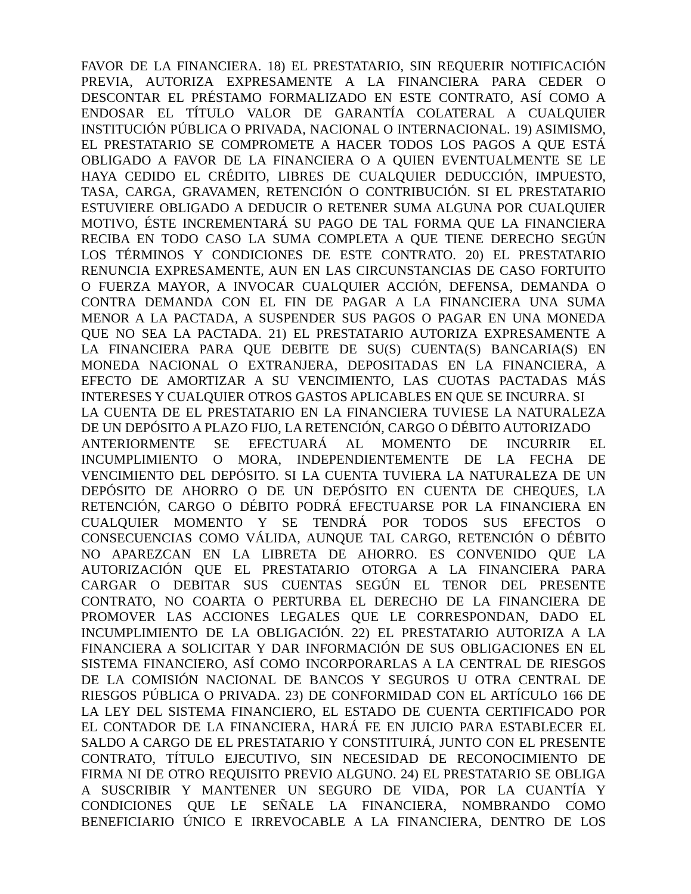FAVOR DE LA FINANCIERA. 18) EL PRESTATARIO, SIN REQUERIR NOTIFICACIÓN
PREVIA, AUTORIZA EXPRESAMENTE A LA FINANCIERA PARA CEDER O
DESCONTAR EL PRÉSTAMO FORMALIZADO EN ESTE CONTRATO, ASÍ COMO A
ENDOSAR EL TÍTULO VALOR DE GARANTÍA COLATERAL A CUALQUIER
INSTITUCIÓN PÚBLICA O PRIVADA, NACIONAL O INTERNACIONAL. 19) ASIMISMO,
EL PRESTATARIO SE COMPROMETE A HACER TODOS LOS PAGOS A QUE ESTÁ
OBLIGADO A FAVOR DE LA FINANCIERA O A QUIEN EVENTUALMENTE SE LE
HAYA CEDIDO EL CRÉDITO, LIBRES DE CUALQUIER DEDUCCIÓN, IMPUESTO,
TASA, CARGA, GRAVAMEN, RETENCIÓN O CONTRIBUCIÓN. SI EL PRESTATARIO
ESTUVIERE OBLIGADO A DEDUCIR O RETENER SUMA ALGUNA POR CUALQUIER
MOTIVO, ÉSTE INCREMENTARÁ SU PAGO DE TAL FORMA QUE LA FINANCIERA
RECIBA EN TODO CASO LA SUMA COMPLETA A QUE TIENE DERECHO SEGÚN
LOS TÉRMINOS Y CONDICIONES DE ESTE CONTRATO. 20) EL PRESTATARIO
RENUNCIA EXPRESAMENTE, AUN EN LAS CIRCUNSTANCIAS DE CASO FORTUITO
O FUERZA MAYOR, A INVOCAR CUALQUIER ACCIÓN, DEFENSA, DEMANDA O
CONTRA DEMANDA CON EL FIN DE PAGAR A LA FINANCIERA UNA SUMA
MENOR A LA PACTADA, A SUSPENDER SUS PAGOS O PAGAR EN UNA MONEDA
QUE NO SEA LA PACTADA. 21) EL PRESTATARIO AUTORIZA EXPRESAMENTE A
LA FINANCIERA PARA QUE DEBITE DE SU(S) CUENTA(S) BANCARIA(S) EN
MONEDA NACIONAL O EXTRANJERA, DEPOSITADAS EN LA FINANCIERA, A
EFECTO DE AMORTIZAR A SU VENCIMIENTO, LAS CUOTAS PACTADAS MÁS
INTERESES Y CUALQUIER OTROS GASTOS APLICABLES EN QUE SE INCURRA. SI
LA CUENTA DE EL PRESTATARIO EN LA FINANCIERA TUVIESE LA NATURALEZA
DE UN DEPÓSITO A PLAZO FIJO, LA RETENCIÓN, CARGO O DÉBITO AUTORIZADO
ANTERIORMENTE SE EFECTUARÁ AL MOMENTO DE INCURRIR EL
INCUMPLIMIENTO O MORA, INDEPENDIENTEMENTE DE LA FECHA DE
VENCIMIENTO DEL DEPÓSITO. SI LA CUENTA TUVIERA LA NATURALEZA DE UN
DEPÓSITO DE AHORRO O DE UN DEPÓSITO EN CUENTA DE CHEQUES, LA
RETENCIÓN, CARGO O DÉBITO PODRÁ EFECTUARSE POR LA FINANCIERA EN
CUALQUIER MOMENTO Y SE TENDRÁ POR TODOS SUS EFECTOS O
CONSECUENCIAS COMO VÁLIDA, AUNQUE TAL CARGO, RETENCIÓN O DÉBITO
NO APAREZCAN EN LA LIBRETA DE AHORRO. ES CONVENIDO QUE LA
AUTORIZACIÓN QUE EL PRESTATARIO OTORGA A LA FINANCIERA PARA
CARGAR O DEBITAR SUS CUENTAS SEGÚN EL TENOR DEL PRESENTE
CONTRATO, NO COARTA O PERTURBA EL DERECHO DE LA FINANCIERA DE
PROMOVER LAS ACCIONES LEGALES QUE LE CORRESPONDAN, DADO EL
INCUMPLIMIENTO DE LA OBLIGACIÓN. 22) EL PRESTATARIO AUTORIZA A LA
FINANCIERA A SOLICITAR Y DAR INFORMACIÓN DE SUS OBLIGACIONES EN EL
SISTEMA FINANCIERO, ASÍ COMO INCORPORARLAS A LA CENTRAL DE RIESGOS
DE LA COMISIÓN NACIONAL DE BANCOS Y SEGUROS U OTRA CENTRAL DE
RIESGOS PÚBLICA O PRIVADA. 23) DE CONFORMIDAD CON EL ARTÍCULO 166 DE
LA LEY DEL SISTEMA FINANCIERO, EL ESTADO DE CUENTA CERTIFICADO POR
EL CONTADOR DE LA FINANCIERA, HARÁ FE EN JUICIO PARA ESTABLECER EL
SALDO A CARGO DE EL PRESTATARIO Y CONSTITUIRÁ, JUNTO CON EL PRESENTE
CONTRATO, TÍTULO EJECUTIVO, SIN NECESIDAD DE RECONOCIMIENTO DE
FIRMA NI DE OTRO REQUISITO PREVIO ALGUNO. 24) EL PRESTATARIO SE OBLIGA
A SUSCRIBIR Y MANTENER UN SEGURO DE VIDA, POR LA CUANTÍA Y
CONDICIONES QUE LE SEÑALE LA FINANCIERA, NOMBRANDO COMO
BENEFICIARIO ÚNICO E IRREVOCABLE A LA FINANCIERA, DENTRO DE LOS